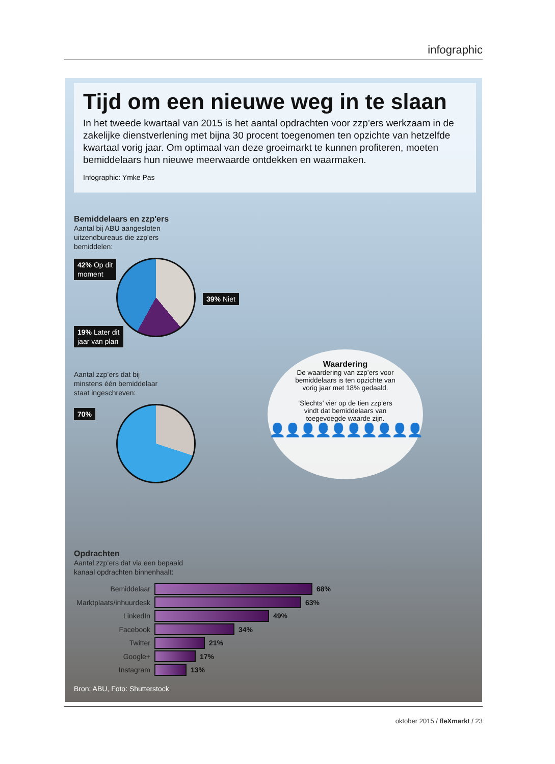infographic
Tijd om een nieuwe weg in te slaan
In het tweede kwartaal van 2015 is het aantal opdrachten voor zzp’ers werkzaam in de zakelijke dienstverlening met bijna 30 procent toegenomen ten opzichte van hetzelfde kwartaal vorig jaar. Om optimaal van deze groeimarkt te kunnen profiteren, moeten bemiddelaars hun nieuwe meerwaarde ontdekken en waarmaken.
Infographic: Ymke Pas
Bemiddelaars en zzp'ers
Aantal bij ABU aangesloten
uitzendbureaus die zzp'ers
bemiddelen:
42% Op dit
moment
39% Niet
19% Later dit
jaar van plan
Aantal zzp’ers dat bij
minstens één bemiddelaar
staat ingeschreven:
70%
Waardering
De waardering van zzp’ers voor
bemiddelaars is ten opzichte van
vorig jaar met 18% gedaald.
‘Slechts’ vier op de tien zzp'ers
vindt dat bemiddelaars van
toegevoegde waarde zijn.
👤👤👤👤👤👤👤👤👤👤
Opdrachten
Aantal zzp’ers dat via een bepaald
kanaal opdrachten binnenhaalt:
Bemiddelaar 68%
Marktplaats/inhuurdesk 63%
LinkedIn 49%
Facebook 34%
Twitter 21%
Google+ 17%
Instagram 13%
Bron: ABU, Foto: Shutterstock
oktober 2015 / fleXmarkt / 23